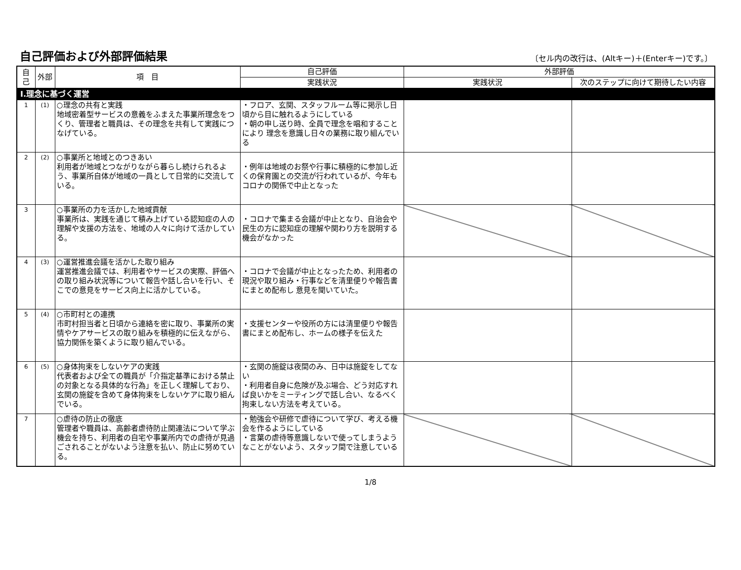自己評価および外部評価結果
〔セル内の改行は、(Altキー)＋(Enterキー)です。〕
| 自己 | 外部 | 項 目 | 自己評価 | 外部評価 | |
| --- | --- | --- | --- | --- | --- |
| | | | 実践状況 | 実践状況 | 次のステップに向けて期待したい内容 |
| Ⅰ.理念に基づく運営 | | | | | |
| 1 | (1) | ○理念の共有と実践 地域密着型サービスの意義をふまえた事業所理念をつくり、管理者と職員は、その理念を共有して実践につなげている。 | ・フロア、玄関、スタッフルーム等に掲示し日頃から目に触れるようにしている ・朝の申し送り時、全員で理念を唱和することにより 理念を意識し日々の業務に取り組んでいる | | |
| 2 | (2) | ○事業所と地域とのつきあい 利用者が地域とつながりながら暮らし続けられるよう、事業所自体が地域の一員として日常的に交流している。 | ・例年は地域のお祭や行事に積極的に参加し近くの保育園との交流が行われているが、今年もコロナの関係で中止となった | | |
| 3 | | ○事業所の力を活かした地域貢献 事業所は、実践を通じて積み上げている認知症の人の理解や支援の方法を、地域の人々に向けて活かしている。 | ・コロナで集まる会議が中止となり、自治会や民生の方に認知症の理解や関わり方を説明する機会がなかった | | |
| 4 | (3) | ○運営推進会議を活かした取り組み 運営推進会議では、利用者やサービスの実際、評価への取り組み状況等について報告や話し合いを行い、そこでの意見をサービス向上に活かしている。 | ・コロナで会議が中止となったため、利用者の現況や取り組み・行事などを清里便りや報告書にまとめ配布し 意見を聞いていた。 | | |
| 5 | (4) | ○市町村との連携 市町村担当者と日頃から連絡を密に取り、事業所の実情やケアサービスの取り組みを積極的に伝えながら、協力関係を築くように取り組んでいる。 | ・支援センターや役所の方には清里便りや報告書にまとめ配布し、ホームの様子を伝えた | | |
| 6 | (5) | ○身体拘束をしないケアの実践 代表者および全ての職員が「介指定基準における禁止の対象となる具体的な行為」を正しく理解しており、玄関の施錠を含めて身体拘束をしないケアに取り組んでいる。 | ・玄関の施錠は夜間のみ、日中は施錠をしてない ・利用者自身に危険が及ぶ場合、どう対応すれば良いかをミーティングで話し合い、なるべく拘束しない方法を考えている。 | | |
| 7 | | ○虐待の防止の徹底 管理者や職員は、高齢者虐待防止関連法について学ぶ機会を持ち、利用者の自宅や事業所内での虐待が見過ごされることがないよう注意を払い、防止に努めている。 | ・勉強会や研修で虐待について学び、考える機会を作るようにしている ・言葉の虐待等意識しないで使ってしまうようなことがないよう、スタッフ間で注意している | | |
1/8